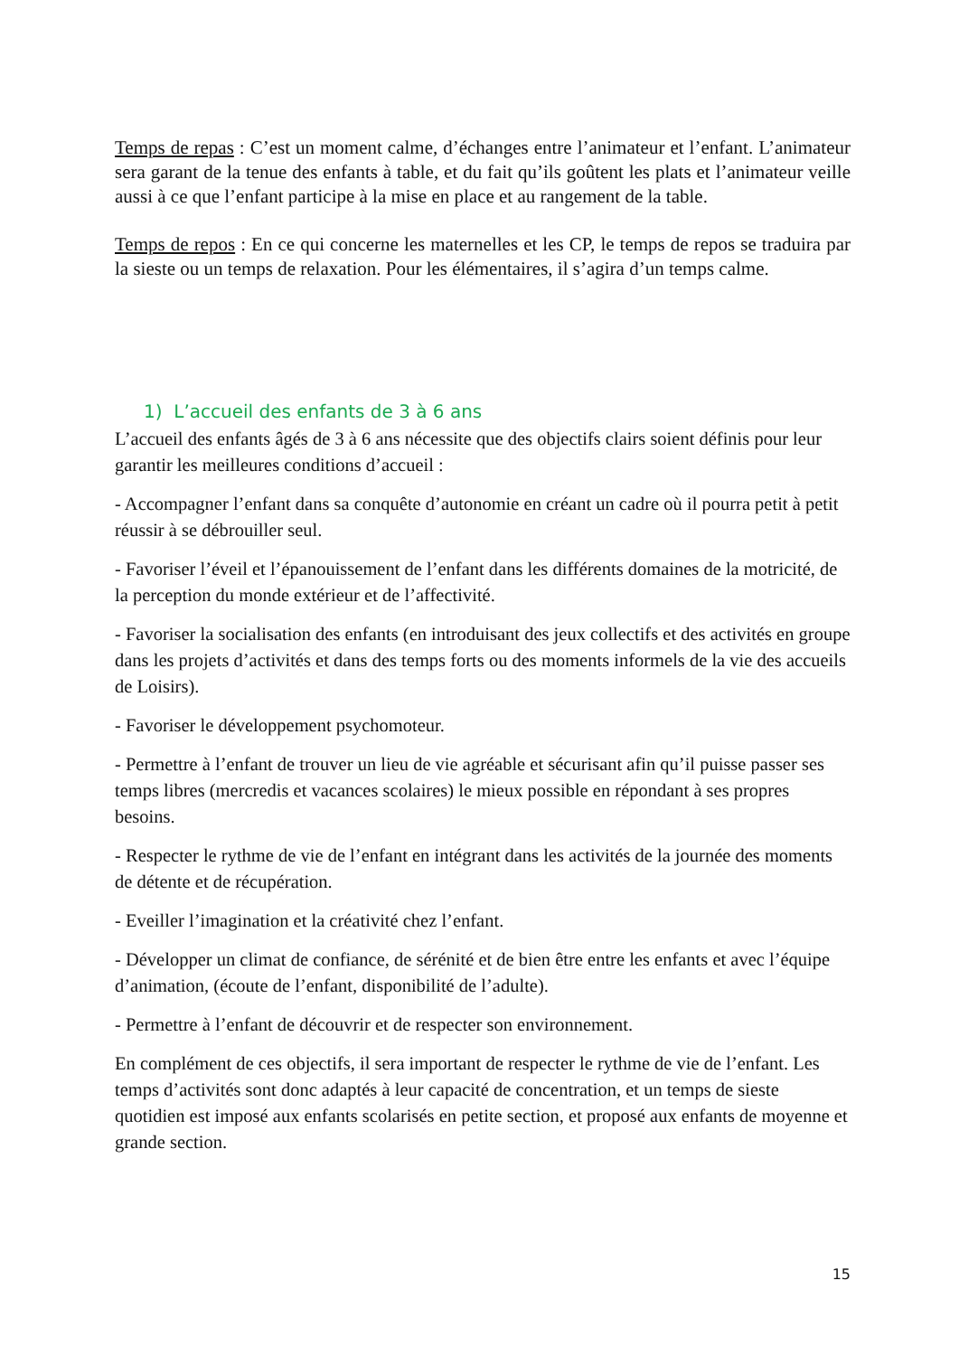Temps de repas : C’est un moment calme, d’échanges entre l’animateur et l’enfant. L’animateur sera garant de la tenue des enfants à table, et du fait qu’ils goûtent les plats et l’animateur veille aussi à ce que l’enfant participe à la mise en place et au rangement de la table.
Temps de repos : En ce qui concerne les maternelles et les CP, le temps de repos se traduira par la sieste ou un temps de relaxation. Pour les élémentaires, il s’agira d’un temps calme.
1) L’accueil des enfants de 3 à 6 ans
L’accueil des enfants âgés de 3 à 6 ans nécessite que des objectifs clairs soient définis pour leur garantir les meilleures conditions d’accueil :
- Accompagner l’enfant dans sa conquête d’autonomie en créant un cadre où il pourra petit à petit réussir à se débrouiller seul.
- Favoriser l’éveil et l’épanouissement de l’enfant dans les différents domaines de la motricité, de la perception du monde extérieur et de l’affectivité.
- Favoriser la socialisation des enfants (en introduisant des jeux collectifs et des activités en groupe dans les projets d’activités et dans des temps forts ou des moments informels de la vie des accueils de Loisirs).
- Favoriser le développement psychomoteur.
- Permettre à l’enfant de trouver un lieu de vie agréable et sécurisant afin qu’il puisse passer ses temps libres (mercredis et vacances scolaires) le mieux possible en répondant à ses propres besoins.
- Respecter le rythme de vie de l’enfant en intégrant dans les activités de la journée des moments de détente et de récupération.
- Eveiller l’imagination et la créativité chez l’enfant.
- Développer un climat de confiance, de sérénité et de bien être entre les enfants et avec l’équipe d’animation, (écoute de l’enfant, disponibilité de l’adulte).
- Permettre à l’enfant de découvrir et de respecter son environnement.
En complément de ces objectifs, il sera important de respecter le rythme de vie de l’enfant. Les temps d’activités sont donc adaptés à leur capacité de concentration, et un temps de sieste quotidien est imposé aux enfants scolarisés en petite section, et proposé aux enfants de moyenne et grande section.
15